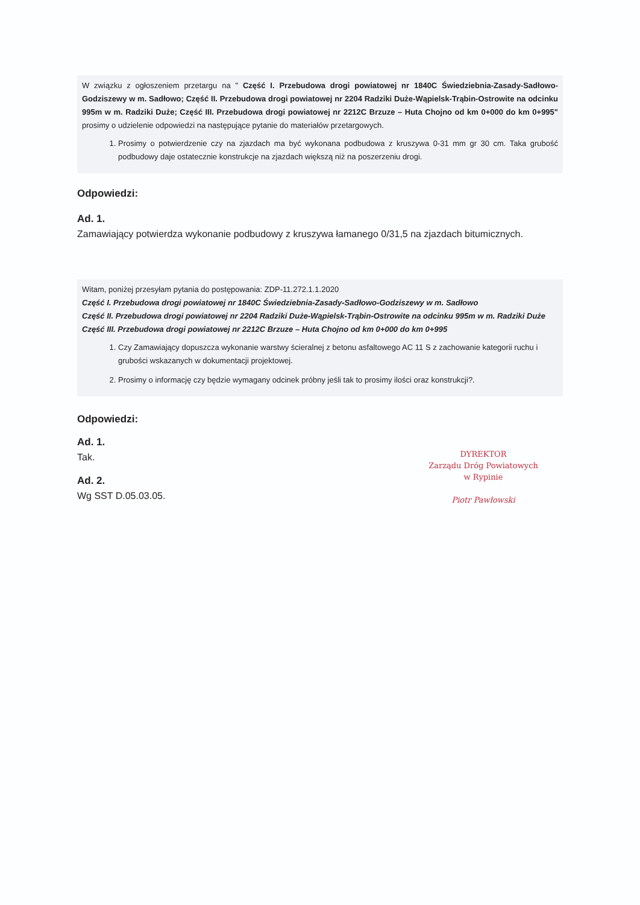W związku z ogłoszeniem przetargu na " Część I. Przebudowa drogi powiatowej nr 1840C Świedziebnia-Zasady-Sadłowo-Godziszewy w m. Sadłowo; Część II. Przebudowa drogi powiatowej nr 2204 Radziki Duże-Wąpielsk-Trąbin-Ostrowite na odcinku 995m w m. Radziki Duże; Część III. Przebudowa drogi powiatowej nr 2212C Brzuze – Huta Chojno od km 0+000 do km 0+995" prosimy o udzielenie odpowiedzi na następujące pytanie do materiałów przetargowych.
1. Prosimy o potwierdzenie czy na zjazdach ma być wykonana podbudowa z kruszywa 0-31 mm gr 30 cm. Taka grubość podbudowy daje ostatecznie konstrukcje na zjazdach większą niż na poszerzeniu drogi.
Odpowiedzi:
Ad. 1.
Zamawiający potwierdza wykonanie podbudowy z kruszywa łamanego 0/31,5 na zjazdach bitumicznych.
Witam, poniżej przesyłam pytania do postępowania: ZDP-11.272.1.1.2020
Część I. Przebudowa drogi powiatowej nr 1840C Świedziebnia-Zasady-Sadłowo-Godziszewy w m. Sadłowo
Część II. Przebudowa drogi powiatowej nr 2204 Radziki Duże-Wąpielsk-Trąbin-Ostrowite na odcinku 995m w m. Radziki Duże
Część III. Przebudowa drogi powiatowej nr 2212C Brzuze – Huta Chojno od km 0+000 do km 0+995
1. Czy Zamawiający dopuszcza wykonanie warstwy ścieralnej z betonu asfaltowego AC 11 S z zachowanie kategorii ruchu i grubości wskazanych w dokumentacji projektowej.
2. Prosimy o informację czy będzie wymagany odcinek próbny jeśli tak to prosimy ilości oraz konstrukcji?.
Odpowiedzi:
Ad. 1.
Tak.
Ad. 2.
Wg SST D.05.03.05.
DYREKTOR
Zarządu Dróg Powiatowych
w Rypinie
Piotr Pawłowski